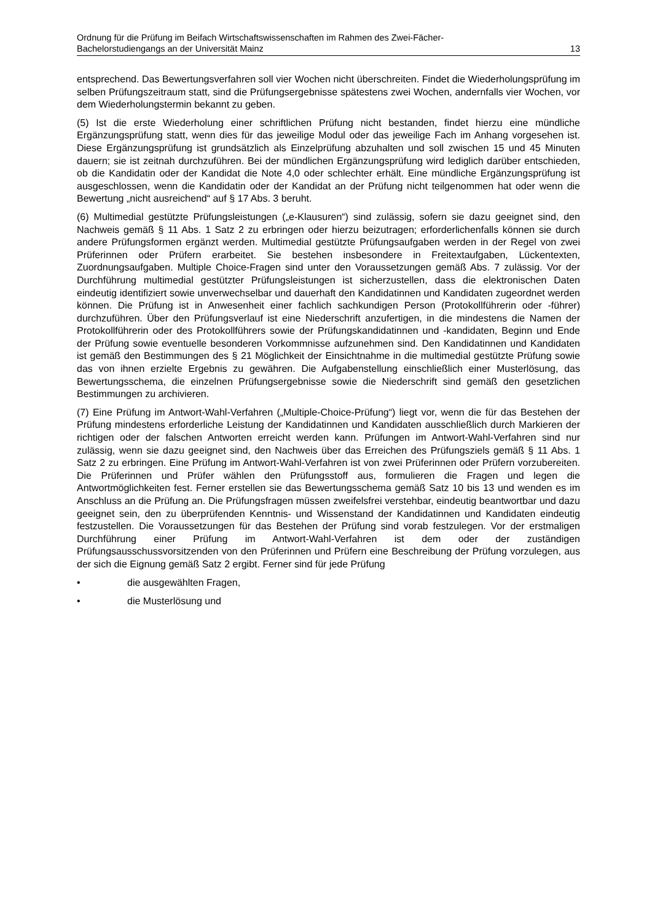Ordnung für die Prüfung im Beifach Wirtschaftswissenschaften im Rahmen des Zwei-Fächer-
Bachelorstudiengangs an der Universität Mainz 13
entsprechend. Das Bewertungsverfahren soll vier Wochen nicht überschreiten. Findet die Wiederholungsprüfung im selben Prüfungszeitraum statt, sind die Prüfungsergebnisse spätestens zwei Wochen, andernfalls vier Wochen, vor dem Wiederholungstermin bekannt zu geben.
(5) Ist die erste Wiederholung einer schriftlichen Prüfung nicht bestanden, findet hierzu eine mündliche Ergänzungsprüfung statt, wenn dies für das jeweilige Modul oder das jeweilige Fach im Anhang vorgesehen ist. Diese Ergänzungsprüfung ist grundsätzlich als Einzelprüfung abzuhalten und soll zwischen 15 und 45 Minuten dauern; sie ist zeitnah durchzuführen. Bei der mündlichen Ergänzungsprüfung wird lediglich darüber entschieden, ob die Kandidatin oder der Kandidat die Note 4,0 oder schlechter erhält. Eine mündliche Ergänzungsprüfung ist ausgeschlossen, wenn die Kandidatin oder der Kandidat an der Prüfung nicht teilgenommen hat oder wenn die Bewertung „nicht ausreichend“ auf § 17 Abs. 3 beruht.
(6) Multimedial gestützte Prüfungsleistungen („e-Klausuren“) sind zulässig, sofern sie dazu geeignet sind, den Nachweis gemäß § 11 Abs. 1 Satz 2 zu erbringen oder hierzu beizutragen; erforderlichenfalls können sie durch andere Prüfungsformen ergänzt werden. Multimedial gestützte Prüfungsaufgaben werden in der Regel von zwei Prüferinnen oder Prüfern erarbeitet. Sie bestehen insbesondere in Freitextaufgaben, Lückentexten, Zuordnungsaufgaben. Multiple Choice-Fragen sind unter den Voraussetzungen gemäß Abs. 7 zulässig. Vor der Durchführung multimedial gestützter Prüfungsleistungen ist sicherzustellen, dass die elektronischen Daten eindeutig identifiziert sowie unverwechselbar und dauerhaft den Kandidatinnen und Kandidaten zugeordnet werden können. Die Prüfung ist in Anwesenheit einer fachlich sachkundigen Person (Protokollführerin oder -führer) durchzuführen. Über den Prüfungsverlauf ist eine Niederschrift anzufertigen, in die mindestens die Namen der Protokollführerin oder des Protokollführers sowie der Prüfungskandidatinnen und -kandidaten, Beginn und Ende der Prüfung sowie eventuelle besonderen Vorkommnisse aufzunehmen sind. Den Kandidatinnen und Kandidaten ist gemäß den Bestimmungen des § 21 Möglichkeit der Einsichtnahme in die multimedial gestützte Prüfung sowie das von ihnen erzielte Ergebnis zu gewähren. Die Aufgabenstellung einschließlich einer Musterlösung, das Bewertungsschema, die einzelnen Prüfungsergebnisse sowie die Niederschrift sind gemäß den gesetzlichen Bestimmungen zu archivieren.
(7) Eine Prüfung im Antwort-Wahl-Verfahren („Multiple-Choice-Prüfung“) liegt vor, wenn die für das Bestehen der Prüfung mindestens erforderliche Leistung der Kandidatinnen und Kandidaten ausschließlich durch Markieren der richtigen oder der falschen Antworten erreicht werden kann. Prüfungen im Antwort-Wahl-Verfahren sind nur zulässig, wenn sie dazu geeignet sind, den Nachweis über das Erreichen des Prüfungsziels gemäß § 11 Abs. 1 Satz 2 zu erbringen. Eine Prüfung im Antwort-Wahl-Verfahren ist von zwei Prüferinnen oder Prüfern vorzubereiten. Die Prüferinnen und Prüfer wählen den Prüfungsstoff aus, formulieren die Fragen und legen die Antwortmöglichkeiten fest. Ferner erstellen sie das Bewertungsschema gemäß Satz 10 bis 13 und wenden es im Anschluss an die Prüfung an. Die Prüfungsfragen müssen zweifelsfrei verstehbar, eindeutig beantwortbar und dazu geeignet sein, den zu überprüfenden Kenntnis- und Wissenstand der Kandidatinnen und Kandidaten eindeutig festzustellen. Die Voraussetzungen für das Bestehen der Prüfung sind vorab festzulegen. Vor der erstmaligen Durchführung einer Prüfung im Antwort-Wahl-Verfahren ist dem oder der zuständigen Prüfungsausschussvorsitzenden von den Prüferinnen und Prüfern eine Beschreibung der Prüfung vorzulegen, aus der sich die Eignung gemäß Satz 2 ergibt. Ferner sind für jede Prüfung
• die ausgewählten Fragen,
• die Musterlösung und